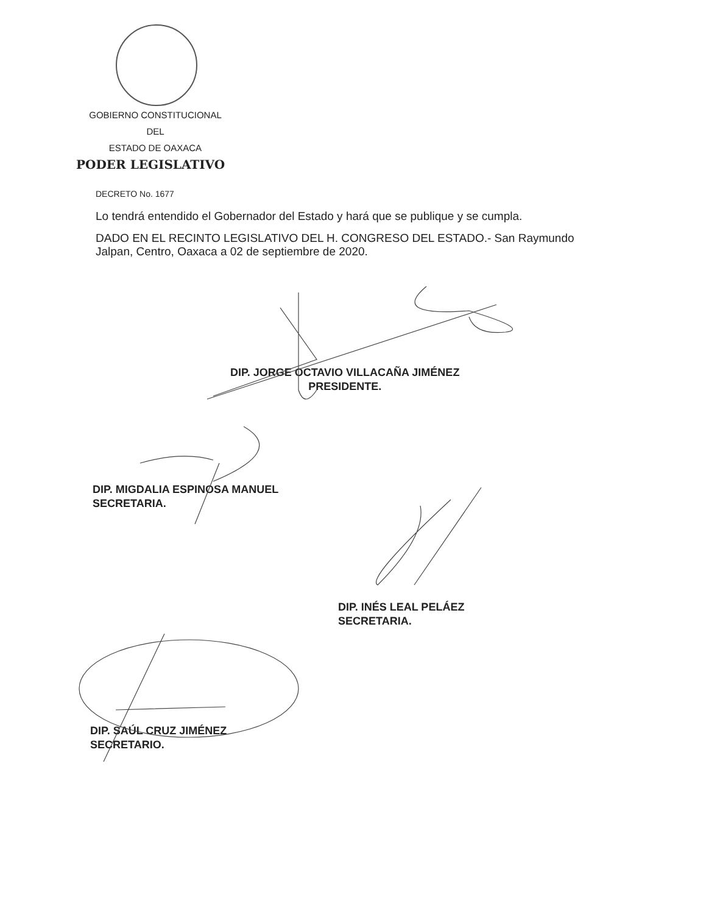GOBIERNO CONSTITUCIONAL
DEL
ESTADO DE OAXACA
PODER LEGISLATIVO
DECRETO No. 1677
Lo tendrá entendido el Gobernador del Estado y hará que se publique y se cumpla.
DADO EN EL RECINTO LEGISLATIVO DEL H. CONGRESO DEL ESTADO.- San Raymundo Jalpan, Centro, Oaxaca a 02 de septiembre de 2020.
DIP. JORGE OCTAVIO VILLACAÑA JIMÉNEZ
PRESIDENTE.
DIP. MIGDALIA ESPINOSA MANUEL
SECRETARIA.
DIP. INÉS LEAL PELÁEZ
SECRETARIA.
DIP. SAÚL CRUZ JIMÉNEZ
SECRETARIO.